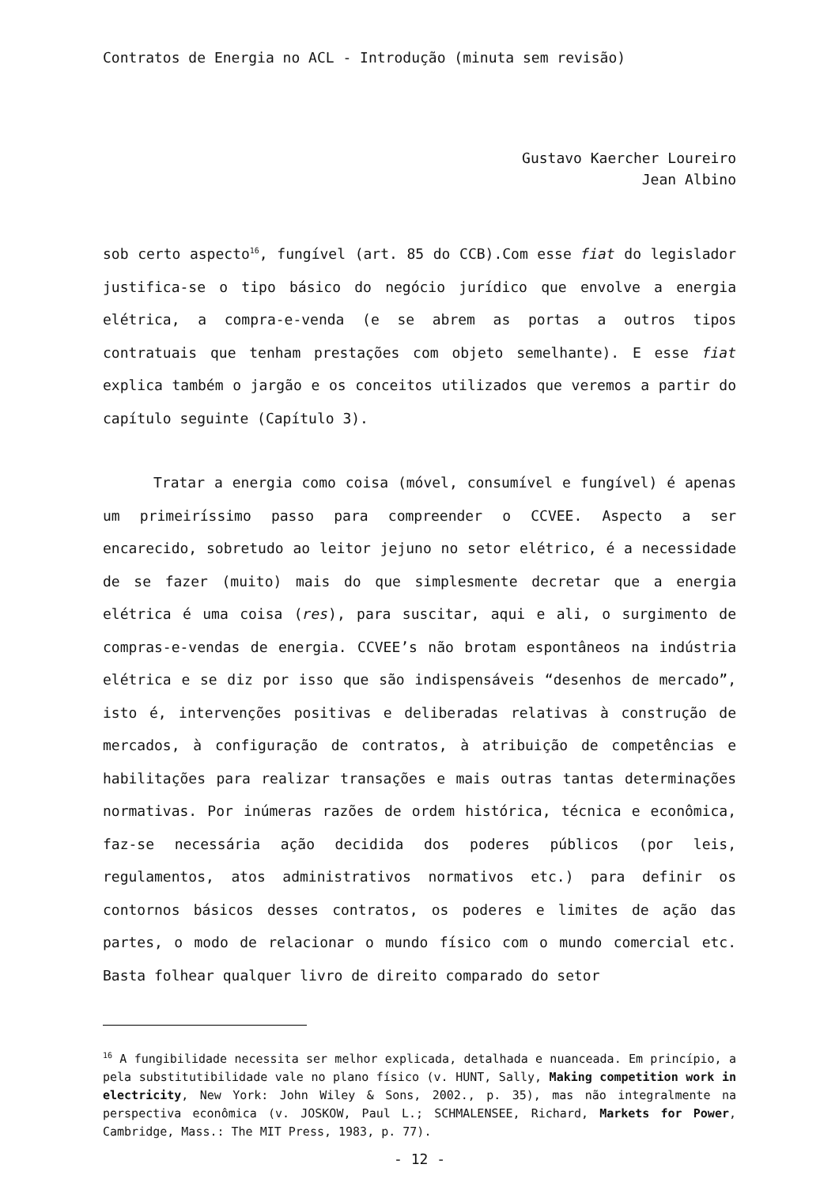Contratos de Energia no ACL - Introdução (minuta sem revisão)
Gustavo Kaercher Loureiro
Jean Albino
sob certo aspecto<sup>16</sup>, fungível (art. 85 do CCB).Com esse fiat do legislador justifica-se o tipo básico do negócio jurídico que envolve a energia elétrica, a compra-e-venda (e se abrem as portas a outros tipos contratuais que tenham prestações com objeto semelhante). E esse fiat explica também o jargão e os conceitos utilizados que veremos a partir do capítulo seguinte (Capítulo 3).
Tratar a energia como coisa (móvel, consumível e fungível) é apenas um primeiríssimo passo para compreender o CCVEE. Aspecto a ser encarecido, sobretudo ao leitor jejuno no setor elétrico, é a necessidade de se fazer (muito) mais do que simplesmente decretar que a energia elétrica é uma coisa (res), para suscitar, aqui e ali, o surgimento de compras-e-vendas de energia. CCVEE’s não brotam espontâneos na indústria elétrica e se diz por isso que são indispensáveis “desenhos de mercado”, isto é, intervenções positivas e deliberadas relativas à construção de mercados, à configuração de contratos, à atribuição de competências e habilitações para realizar transações e mais outras tantas determinações normativas. Por inúmeras razões de ordem histórica, técnica e econômica, faz-se necessária ação decidida dos poderes públicos (por leis, regulamentos, atos administrativos normativos etc.) para definir os contornos básicos desses contratos, os poderes e limites de ação das partes, o modo de relacionar o mundo físico com o mundo comercial etc. Basta folhear qualquer livro de direito comparado do setor
<sup>16</sup> A fungibilidade necessita ser melhor explicada, detalhada e nuanceada. Em princípio, a pela substitutibilidade vale no plano físico (v. HUNT, Sally, Making competition work in electricity, New York: John Wiley & Sons, 2002., p. 35), mas não integralmente na perspectiva econômica (v. JOSKOW, Paul L.; SCHMALENSEE, Richard, Markets for Power, Cambridge, Mass.: The MIT Press, 1983, p. 77).
- 12 -